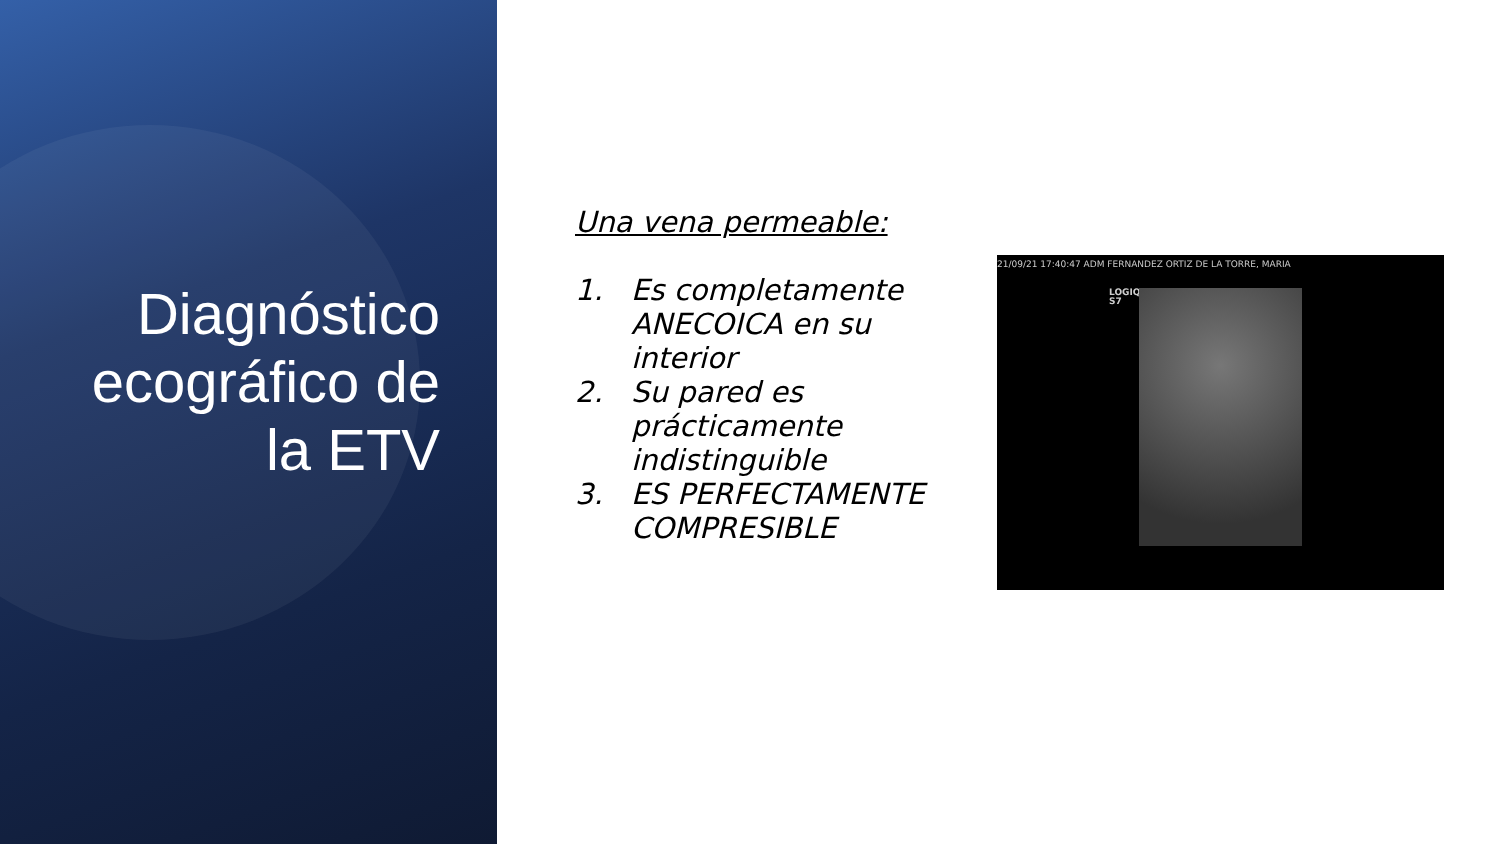Diagnóstico ecográfico de la ETV
Una vena permeable:
1. Es completamente ANECOICA en su interior
2. Su pared es prácticamente indistinguible
3. ES PERFECTAMENTE COMPRESIBLE
21/09/21 17:40:47 ADM FERNANDEZ ORTIZ DE LA TORRE, MARIA
LOGIQ
S7